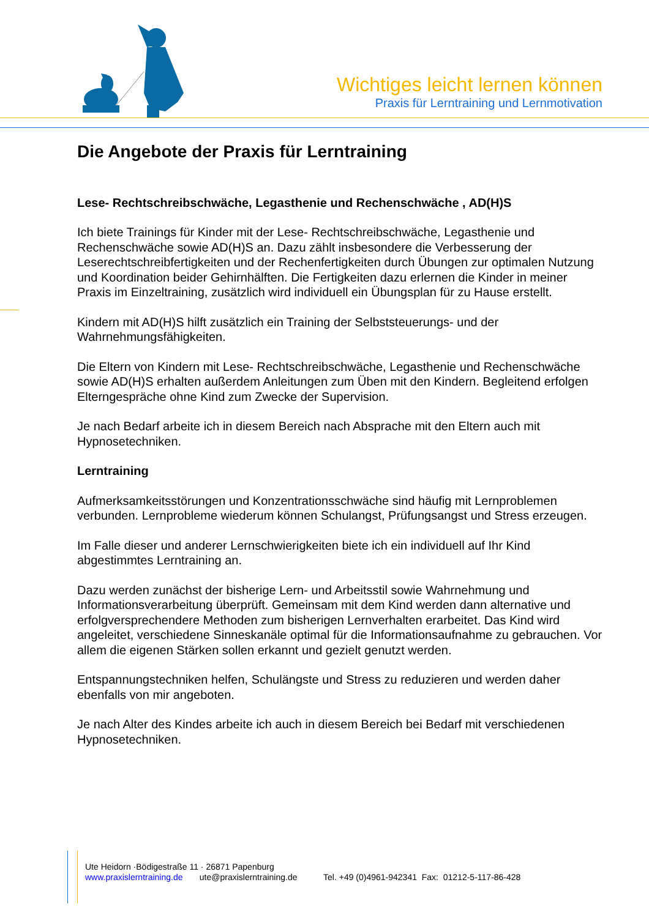Wichtiges leicht lernen können
Praxis für Lerntraining und Lernmotivation
Die Angebote der Praxis für Lerntraining
Lese- Rechtschreibschwäche, Legasthenie und Rechenschwäche , AD(H)S
Ich biete Trainings für Kinder mit der Lese- Rechtschreibschwäche, Legasthenie und Rechenschwäche sowie AD(H)S an. Dazu zählt insbesondere die Verbesserung der Leserechtschreibfertigkeiten und der Rechenfertigkeiten durch Übungen zur optimalen Nutzung und Koordination beider Gehirnhälften. Die Fertigkeiten dazu erlernen die Kinder in meiner Praxis im Einzeltraining, zusätzlich wird individuell ein Übungsplan für zu Hause erstellt.
Kindern mit AD(H)S hilft zusätzlich ein Training der Selbststeuerungs- und der Wahrnehmungsfähigkeiten.
Die Eltern von Kindern mit Lese- Rechtschreibschwäche, Legasthenie und Rechenschwäche sowie AD(H)S erhalten außerdem Anleitungen zum Üben mit den Kindern. Begleitend erfolgen Elterngespräche ohne Kind zum Zwecke der Supervision.
Je nach Bedarf arbeite ich in diesem Bereich nach Absprache mit den Eltern auch mit Hypnosetechniken.
Lerntraining
Aufmerksamkeitsstörungen und Konzentrationsschwäche sind häufig mit Lernproblemen verbunden. Lernprobleme wiederum können Schulangst, Prüfungsangst und Stress erzeugen.
Im Falle dieser und anderer Lernschwierigkeiten biete ich ein individuell auf Ihr Kind abgestimmtes Lerntraining an.
Dazu werden zunächst der bisherige Lern- und Arbeitsstil sowie Wahrnehmung und Informationsverarbeitung überprüft. Gemeinsam mit dem Kind werden dann alternative und erfolgversprechendere Methoden zum bisherigen Lernverhalten erarbeitet. Das Kind wird angeleitet, verschiedene Sinneskanäle optimal für die Informationsaufnahme zu gebrauchen. Vor allem die eigenen Stärken sollen erkannt und gezielt genutzt werden.
Entspannungstechniken helfen, Schulängste und Stress zu reduzieren und werden daher ebenfalls von mir angeboten.
Je nach Alter des Kindes arbeite ich auch in diesem Bereich bei Bedarf mit verschiedenen Hypnosetechniken.
Ute Heidorn ·Bödigestraße 11 · 26871 Papenburg
www.praxislerntraining.de ute@praxislerntraining.de Tel. +49 (0)4961-942341 Fax: 01212-5-117-86-428